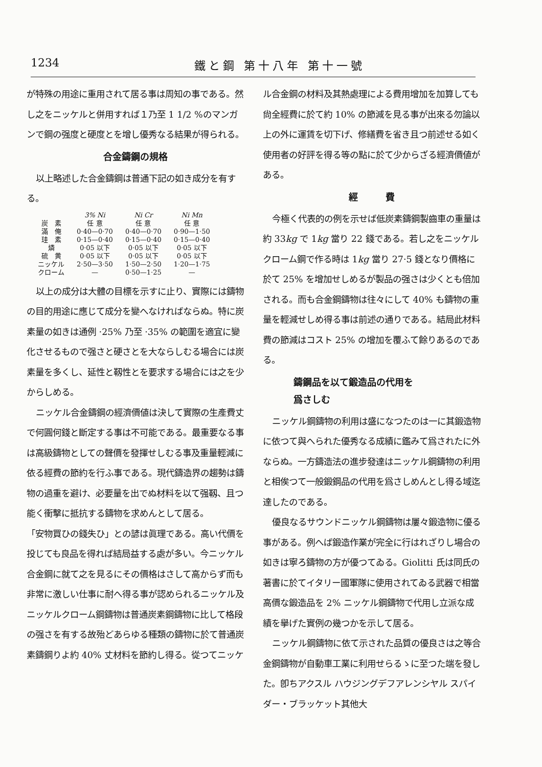1234 鐵と鋼 第十八年 第十一號
が特殊の用途に重用されて居る事は周知の事である。然し之をニッケルと併用すれば１乃至 1 1/2 %のマンガンで鋼の强度と硬度とを增し優秀なる結果が得られる。
合金鑄鋼の規格
以上略述した合金鑄鋼は普通下記の如き成分を有する。
| | 3% Ni | Ni Cr | Ni Mn |
| --- | --- | --- | --- |
| 炭 素 | 任 意 | 任 意 | 任 意 |
| 滿 俺 | 0·40—0·70 | 0·40—0·70 | 0·90—1·50 |
| 珪 素 | 0·15—0·40 | 0·15—0·40 | 0·15—0·40 |
| 燐 | 0·05 以下 | 0·05 以下 | 0·05 以下 |
| 硫 黄 | 0·05 以下 | 0·05 以下 | 0·05 以下 |
| ニッケル | 2·50—3·50 | 1·50—2·50 | 1·20—1·75 |
| クローム | — | 0·50—1·25 | — |
以上の成分は大體の目標を示すに止り、實際には鑄物の目的用途に應じて成分を變へなければならぬ。特に炭素量の如きは通例 ·25% 乃至 ·35% の範圍を適宜に變化させるもので强さと硬さとを大ならしむる場合には炭素量を多くし、延性と靱性とを要求する場合には之を少からしめる。
ニッケル合金鑄鋼の經濟價値は決して實際の生產費丈で何圓何錢と斷定する事は不可能である。最重要なる事は高級鑄物としての聲價を發揮せしむる事及重量輕減に依る經費の節約を行ふ事である。現代鑄造界の趨勢は鑄物の過重を避け、必要量を出でぬ材料を以て强靱、且つ能く衝擊に抵抗する鑄物を求めんとして居る。
「安物買ひの錢失ひ」との諺は眞理である。高い代價を投じても良品を得れば結局益する處が多い。今ニッケル合金鋼に就て之を見るにその價格はさして高からず而も非常に激しい仕事に耐へ得る事が認められるニッケル及ニッケルクローム鋼鑄物は普通炭素鋼鑄物に比して格段の强さを有する故殆どあらゆる種類の鑄物に於て普通炭素鑄鋼りよ約 40% 丈材料を節約し得る。從つてニッケ
ル合金鋼の材料及其熱處理による費用增加を加算しても尙全經費に於て約 10% の節減を見る事が出來る勿論以上の外に運賃を切下げ、修繕費を省き且つ前述せる如く使用者の好評を得る等の點に於て少からざる經濟價値がある。
經　　　費
今極く代表的の例を示せば低炭素鑄鋼製齒車の重量は約 33kg で 1kg 當り 22 錢である。若し之をニッケルクローム鋼で作る時は 1kg 當り 27·5 錢となり價格に於て 25% を增加せしめるが製品の强さは少くとも倍加される。而も合金鋼鑄物は往々にして 40% も鑄物の重量を輕減せしめ得る事は前述の通りである。結局此材料費の節減はコスト 25% の增加を覆ふて餘りあるのである。
鑄鋼品を以て鍛造品の代用を
爲さしむ
ニッケル鋼鑄物の利用は盛になつたのは一に其鍛造物に依つて與へられた優秀なる成績に鑑みて爲されたに外ならぬ。一方鑄造法の進步發達はニッケル鋼鑄物の利用と相俟つて一般鍛鋼品の代用を爲さしめんとし得る域迄達したのである。
優良なるサウンドニッケル鋼鑄物は屢々鍛造物に優る事がある。例へば鍛造作業が完全に行はれざりし場合の如きは寧ろ鑄物の方が優つてゐる。Giolitti 氏は同氏の著書に於てイタリー國軍隊に使用されてゐる武器で相當高價な鍛造品を 2% ニッケル鋼鑄物で代用し立派な成績を擧げた實例の幾つかを示して居る。
ニッケル鋼鑄物に依て示された品質の優良さは之等合金鋼鑄物が自動車工業に利用せらるゝに至つた端を發した。卽ちアクスル ハウジングデフアレンシヤル スパイダー・ブラッケット其他大